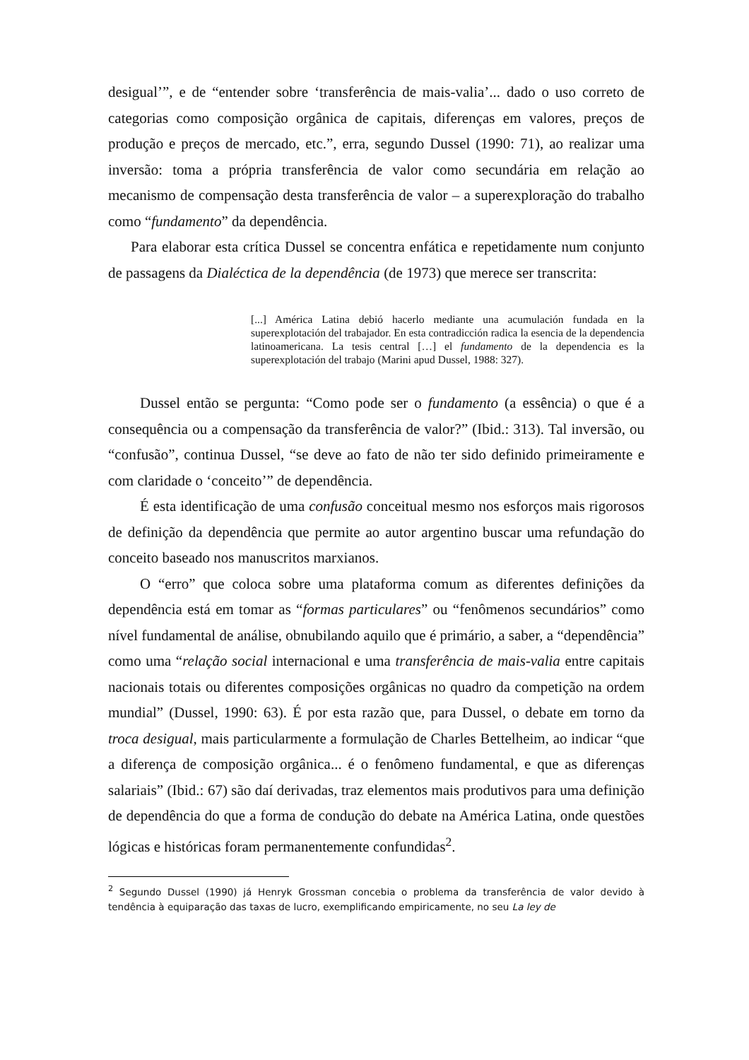desigual’”, e de “entender sobre ‘transferência de mais-valia’... dado o uso correto de categorias como composição orgânica de capitais, diferenças em valores, preços de produção e preços de mercado, etc.”, erra, segundo Dussel (1990: 71), ao realizar uma inversão: toma a própria transferência de valor como secundária em relação ao mecanismo de compensação desta transferência de valor – a superexploração do trabalho como “fundamento” da dependência.
Para elaborar esta crítica Dussel se concentra enfática e repetidamente num conjunto de passagens da Dialéctica de la dependência (de 1973) que merece ser transcrita:
[...] América Latina debió hacerlo mediante una acumulación fundada en la superexplotación del trabajador. En esta contradicción radica la esencia de la dependencia latinoamericana. La tesis central […] el fundamento de la dependencia es la superexplotación del trabajo (Marini apud Dussel, 1988: 327).
Dussel então se pergunta: “Como pode ser o fundamento (a essência) o que é a consequência ou a compensação da transferência de valor?” (Ibid.: 313). Tal inversão, ou “confusão”, continua Dussel, “se deve ao fato de não ter sido definido primeiramente e com claridade o ‘conceito’” de dependência.
É esta identificação de uma confusão conceitual mesmo nos esforços mais rigorosos de definição da dependência que permite ao autor argentino buscar uma refundação do conceito baseado nos manuscritos marxianos.
O “erro” que coloca sobre uma plataforma comum as diferentes definições da dependência está em tomar as “formas particulares” ou “fenômenos secundários” como nível fundamental de análise, obnubilando aquilo que é primário, a saber, a “dependência” como uma “relação social internacional e uma transferência de mais-valia entre capitais nacionais totais ou diferentes composições orgânicas no quadro da competição na ordem mundial” (Dussel, 1990: 63). É por esta razão que, para Dussel, o debate em torno da troca desigual, mais particularmente a formulação de Charles Bettelheim, ao indicar “que a diferença de composição orgânica... é o fenômeno fundamental, e que as diferenças salariais” (Ibid.: 67) são daí derivadas, traz elementos mais produtivos para uma definição de dependência do que a forma de condução do debate na América Latina, onde questões lógicas e históricas foram permanentemente confundidas<sup>2</sup>.
<sup>2</sup> Segundo Dussel (1990) já Henryk Grossman concebia o problema da transferência de valor devido à tendência à equiparação das taxas de lucro, exemplificando empiricamente, no seu La ley de